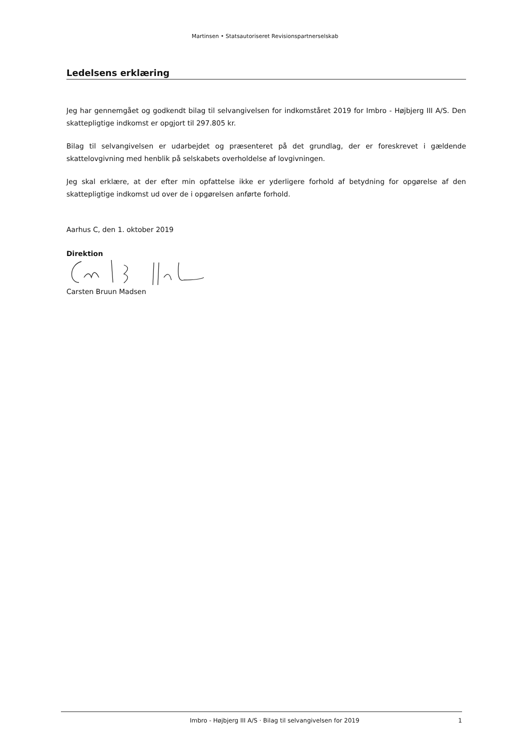Martinsen • Statsautoriseret Revisionspartnerselskab
Ledelsens erklæring
Jeg har gennemgået og godkendt bilag til selvangivelsen for indkomståret 2019 for Imbro - Højbjerg III A/S. Den skattepligtige indkomst er opgjort til 297.805 kr.
Bilag til selvangivelsen er udarbejdet og præsenteret på det grundlag, der er foreskrevet i gældende skattelovgivning med henblik på selskabets overholdelse af lovgivningen.
Jeg skal erklære, at der efter min opfattelse ikke er yderligere forhold af betydning for opgørelse af den skattepligtige indkomst ud over de i opgørelsen anførte forhold.
Aarhus C, den 1. oktober 2019
Direktion
Carsten Bruun Madsen
Imbro - Højbjerg III A/S · Bilag til selvangivelsen for 2019 1